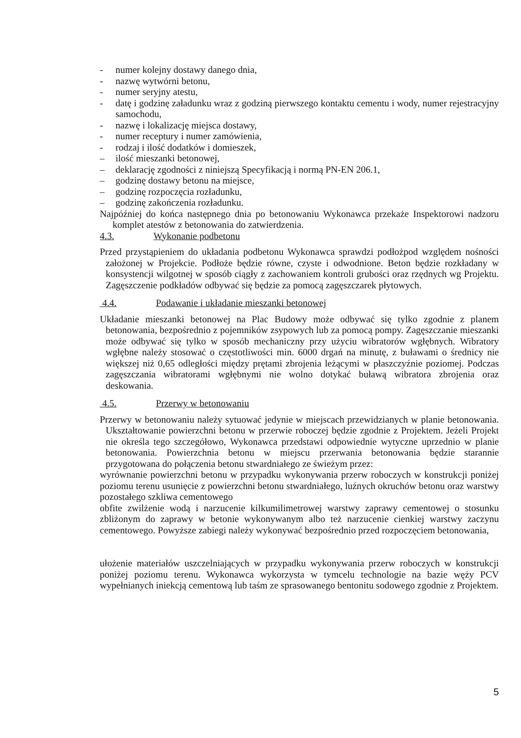- numer kolejny dostawy danego dnia,
- nazwę wytwórni betonu,
- numer seryjny atestu,
- datę i godzinę załadunku wraz z godziną pierwszego kontaktu cementu i wody, numer rejestracyjny samochodu,
- nazwę i lokalizację miejsca dostawy,
- numer receptury i numer zamówienia,
- rodzaj i ilość dodatków i domieszek,
– ilość mieszanki betonowej,
– deklarację zgodności z niniejszą Specyfikacją i normą PN-EN 206.1,
– godzinę dostawy betonu na miejsce,
– godzinę rozpoczęcia rozładunku,
– godzinę zakończenia rozładunku.
Najpóźniej do końca następnego dnia po betonowaniu Wykonawca przekaże Inspektorowi nadzoru komplet atestów z betonowania do zatwierdzenia.
4.3. Wykonanie podbetonu
Przed przystąpieniem do układania podbetonu Wykonawca sprawdzi podłożpod względem nośności założonej w Projekcie. Podłoże będzie równe, czyste i odwodnione. Beton będzie rozkładany w konsystencji wilgotnej w sposób ciągły z zachowaniem kontroli grubości oraz rzędnych wg Projektu. Zagęszczenie podkładów odbywać się będzie za pomocą zagęszczarek płytowych.
4.4. Podawanie i układanie mieszanki betonowej
Układanie mieszanki betonowej na Plac Budowy może odbywać się tylko zgodnie z planem betonowania, bezpośrednio z pojemników zsypowych lub za pomocą pompy. Zagęszczanie mieszanki może odbywać się tylko w sposób mechaniczny przy użyciu wibratorów wgłębnych. Wibratory wgłębne należy stosować o częstotliwości min. 6000 drgań na minutę, z buławami o średnicy nie większej niż 0,65 odległości między prętami zbrojenia leżącymi w płaszczyźnie poziomej. Podczas zagęszczania wibratorami wgłębnymi nie wolno dotykać buławą wibratora zbrojenia oraz deskowania.
4.5. Przerwy w betonowaniu
Przerwy w betonowaniu należy sytuować jedynie w miejscach przewidzianych w planie betonowania. Ukształtowanie powierzchni betonu w przerwie roboczej będzie zgodnie z Projektem. Jeżeli Projekt nie określa tego szczegółowo, Wykonawca przedstawi odpowiednie wytyczne uprzednio w planie betonowania. Powierzchnia betonu w miejscu przerwania betonowania będzie starannie przygotowana do połączenia betonu stwardniałego ze świeżym przez:
wyrównanie powierzchni betonu w przypadku wykonywania przerw roboczych w konstrukcji poniżej poziomu terenu usunięcie z powierzchni betonu stwardniałego, luźnych okruchów betonu oraz warstwy pozostałego szkliwa cementowego
obfite zwilżenie wodą i narzucenie kilkumilimetrowej warstwy zaprawy cementowej o stosunku zbliżonym do zaprawy w betonie wykonywanym albo też narzucenie cienkiej warstwy zaczynu cementowego. Powyższe zabiegi należy wykonywać bezpośrednio przed rozpoczęciem betonowania,
ułożenie materiałów uszczelniających w przypadku wykonywania przerw roboczych w konstrukcji poniżej poziomu terenu. Wykonawca wykorzysta w tymcelu technologie na bazie węży PCV wypełnianych iniekcją cementową lub taśm ze sprasowanego bentonitu sodowego zgodnie z Projektem.
5